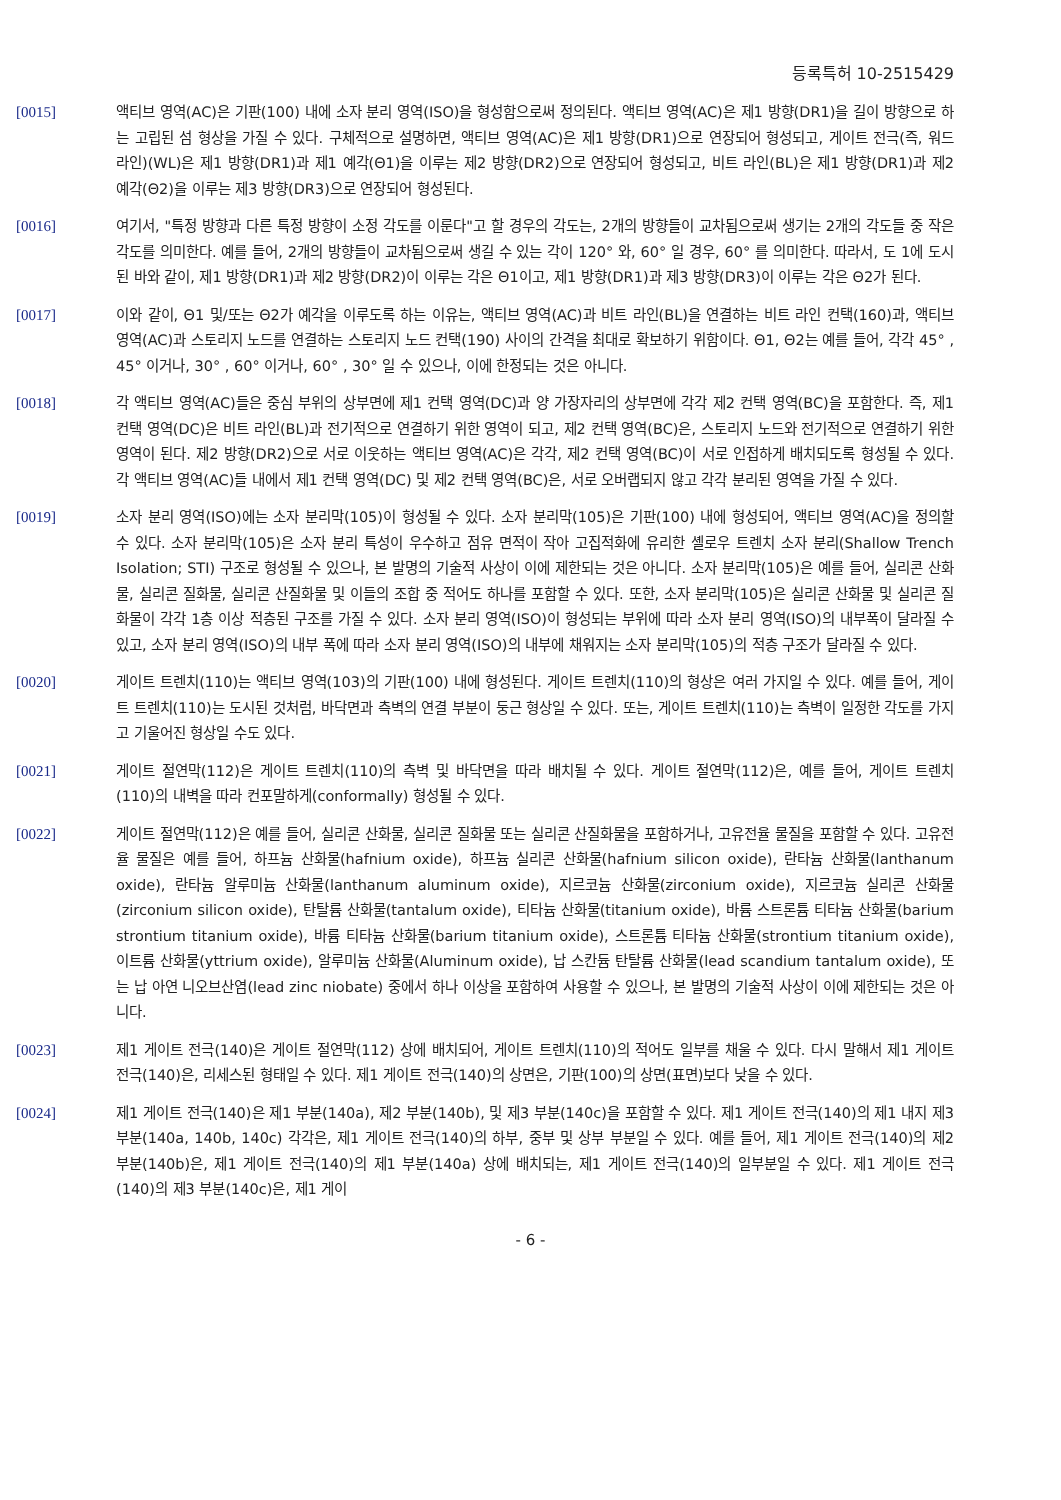등록특허 10-2515429
[0015] 액티브 영역(AC)은 기판(100) 내에 소자 분리 영역(ISO)을 형성함으로써 정의된다. 액티브 영역(AC)은 제1 방향(DR1)을 길이 방향으로 하는 고립된 섬 형상을 가질 수 있다. 구체적으로 설명하면, 액티브 영역(AC)은 제1 방향(DR1)으로 연장되어 형성되고, 게이트 전극(즉, 워드 라인)(WL)은 제1 방향(DR1)과 제1 예각(Θ1)을 이루는 제2 방향(DR2)으로 연장되어 형성되고, 비트 라인(BL)은 제1 방향(DR1)과 제2 예각(Θ2)을 이루는 제3 방향(DR3)으로 연장되어 형성된다.
[0016] 여기서, "특정 방향과 다른 특정 방향이 소정 각도를 이룬다"고 할 경우의 각도는, 2개의 방향들이 교차됨으로써 생기는 2개의 각도들 중 작은 각도를 의미한다. 예를 들어, 2개의 방향들이 교차됨으로써 생길 수 있는 각이 120° 와, 60° 일 경우, 60° 를 의미한다. 따라서, 도 1에 도시된 바와 같이, 제1 방향(DR1)과 제2 방향(DR2)이 이루는 각은 Θ1이고, 제1 방향(DR1)과 제3 방향(DR3)이 이루는 각은 Θ2가 된다.
[0017] 이와 같이, Θ1 및/또는 Θ2가 예각을 이루도록 하는 이유는, 액티브 영역(AC)과 비트 라인(BL)을 연결하는 비트 라인 컨택(160)과, 액티브 영역(AC)과 스토리지 노드를 연결하는 스토리지 노드 컨택(190) 사이의 간격을 최대로 확보하기 위함이다. Θ1, Θ2는 예를 들어, 각각 45° , 45° 이거나, 30° , 60° 이거나, 60° , 30° 일 수 있으나, 이에 한정되는 것은 아니다.
[0018] 각 액티브 영역(AC)들은 중심 부위의 상부면에 제1 컨택 영역(DC)과 양 가장자리의 상부면에 각각 제2 컨택 영역(BC)을 포함한다. 즉, 제1 컨택 영역(DC)은 비트 라인(BL)과 전기적으로 연결하기 위한 영역이 되고, 제2 컨택 영역(BC)은, 스토리지 노드와 전기적으로 연결하기 위한 영역이 된다. 제2 방향(DR2)으로 서로 이웃하는 액티브 영역(AC)은 각각, 제2 컨택 영역(BC)이 서로 인접하게 배치되도록 형성될 수 있다. 각 액티브 영역(AC)들 내에서 제1 컨택 영역(DC) 및 제2 컨택 영역(BC)은, 서로 오버랩되지 않고 각각 분리된 영역을 가질 수 있다.
[0019] 소자 분리 영역(ISO)에는 소자 분리막(105)이 형성될 수 있다. 소자 분리막(105)은 기판(100) 내에 형성되어, 액티브 영역(AC)을 정의할 수 있다. 소자 분리막(105)은 소자 분리 특성이 우수하고 점유 면적이 작아 고집적화에 유리한 셸로우 트렌치 소자 분리(Shallow Trench Isolation; STI) 구조로 형성될 수 있으나, 본 발명의 기술적 사상이 이에 제한되는 것은 아니다. 소자 분리막(105)은 예를 들어, 실리콘 산화물, 실리콘 질화물, 실리콘 산질화물 및 이들의 조합 중 적어도 하나를 포함할 수 있다. 또한, 소자 분리막(105)은 실리콘 산화물 및 실리콘 질화물이 각각 1층 이상 적층된 구조를 가질 수 있다. 소자 분리 영역(ISO)이 형성되는 부위에 따라 소자 분리 영역(ISO)의 내부폭이 달라질 수 있고, 소자 분리 영역(ISO)의 내부 폭에 따라 소자 분리 영역(ISO)의 내부에 채워지는 소자 분리막(105)의 적층 구조가 달라질 수 있다.
[0020] 게이트 트렌치(110)는 액티브 영역(103)의 기판(100) 내에 형성된다. 게이트 트렌치(110)의 형상은 여러 가지일 수 있다. 예를 들어, 게이트 트렌치(110)는 도시된 것처럼, 바닥면과 측벽의 연결 부분이 둥근 형상일 수 있다. 또는, 게이트 트렌치(110)는 측벽이 일정한 각도를 가지고 기울어진 형상일 수도 있다.
[0021] 게이트 절연막(112)은 게이트 트렌치(110)의 측벽 및 바닥면을 따라 배치될 수 있다. 게이트 절연막(112)은, 예를 들어, 게이트 트렌치(110)의 내벽을 따라 컨포말하게(conformally) 형성될 수 있다.
[0022] 게이트 절연막(112)은 예를 들어, 실리콘 산화물, 실리콘 질화물 또는 실리콘 산질화물을 포함하거나, 고유전율 물질을 포함할 수 있다. 고유전율 물질은 예를 들어, 하프늄 산화물(hafnium oxide), 하프늄 실리콘 산화물(hafnium silicon oxide), 란타늄 산화물(lanthanum oxide), 란타늄 알루미늄 산화물(lanthanum aluminum oxide), 지르코늄 산화물(zirconium oxide), 지르코늄 실리콘 산화물(zirconium silicon oxide), 탄탈륨 산화물(tantalum oxide), 티타늄 산화물(titanium oxide), 바륨 스트론튬 티타늄 산화물(barium strontium titanium oxide), 바륨 티타늄 산화물(barium titanium oxide), 스트론튬 티타늄 산화물(strontium titanium oxide), 이트륨 산화물(yttrium oxide), 알루미늄 산화물(Aluminum oxide), 납 스칸듐 탄탈륨 산화물(lead scandium tantalum oxide), 또는 납 아연 니오브산염(lead zinc niobate) 중에서 하나 이상을 포함하여 사용할 수 있으나, 본 발명의 기술적 사상이 이에 제한되는 것은 아니다.
[0023] 제1 게이트 전극(140)은 게이트 절연막(112) 상에 배치되어, 게이트 트렌치(110)의 적어도 일부를 채울 수 있다. 다시 말해서 제1 게이트 전극(140)은, 리세스된 형태일 수 있다. 제1 게이트 전극(140)의 상면은, 기판(100)의 상면(표면)보다 낮을 수 있다.
[0024] 제1 게이트 전극(140)은 제1 부분(140a), 제2 부분(140b), 및 제3 부분(140c)을 포함할 수 있다. 제1 게이트 전극(140)의 제1 내지 제3 부분(140a, 140b, 140c) 각각은, 제1 게이트 전극(140)의 하부, 중부 및 상부 부분일 수 있다. 예를 들어, 제1 게이트 전극(140)의 제2 부분(140b)은, 제1 게이트 전극(140)의 제1 부분(140a) 상에 배치되는, 제1 게이트 전극(140)의 일부분일 수 있다. 제1 게이트 전극(140)의 제3 부분(140c)은, 제1 게이
- 6 -